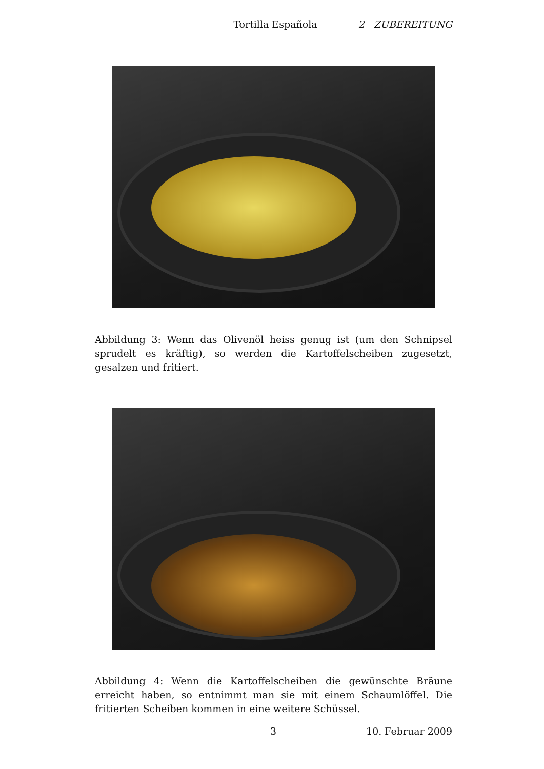Tortilla Española 2 ZUBEREITUNG
Abbildung 3: Wenn das Olivenöl heiss genug ist (um den Schnipsel sprudelt es kräftig), so werden die Kartoffelscheiben zugesetzt, gesalzen und fritiert.
Abbildung 4: Wenn die Kartoffelscheiben die gewünschte Bräune erreicht haben, so entnimmt man sie mit einem Schaumlöffel. Die fritierten Scheiben kommen in eine weitere Schüssel.
3 10. Februar 2009